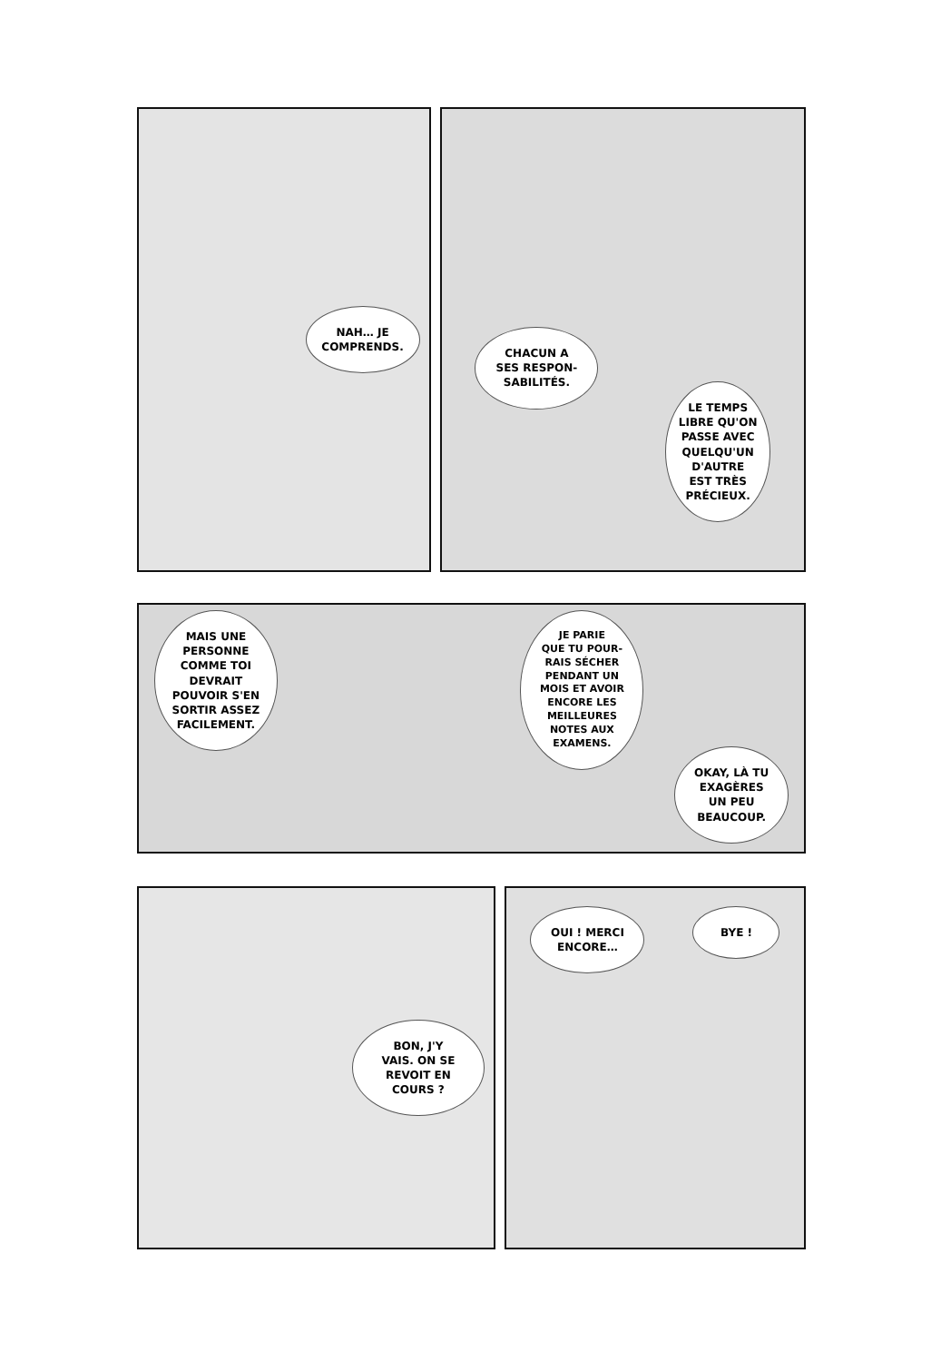NAH… JE
COMPRENDS.
CHACUN A
SES RESPON-
SABILITÉS.
LE TEMPS
LIBRE QU'ON
PASSE AVEC
QUELQU'UN
D'AUTRE
EST TRÈS
PRÉCIEUX.
MAIS UNE
PERSONNE
COMME TOI
DEVRAIT
POUVOIR S'EN
SORTIR ASSEZ
FACILEMENT.
JE PARIE
QUE TU POUR-
RAIS SÉCHER
PENDANT UN
MOIS ET AVOIR
ENCORE LES
MEILLEURES
NOTES AUX
EXAMENS.
OKAY, LÀ TU
EXAGÈRES
UN PEU
BEAUCOUP.
BON, J'Y
VAIS. ON SE
REVOIT EN
COURS ?
OUI ! MERCI
ENCORE…
BYE !